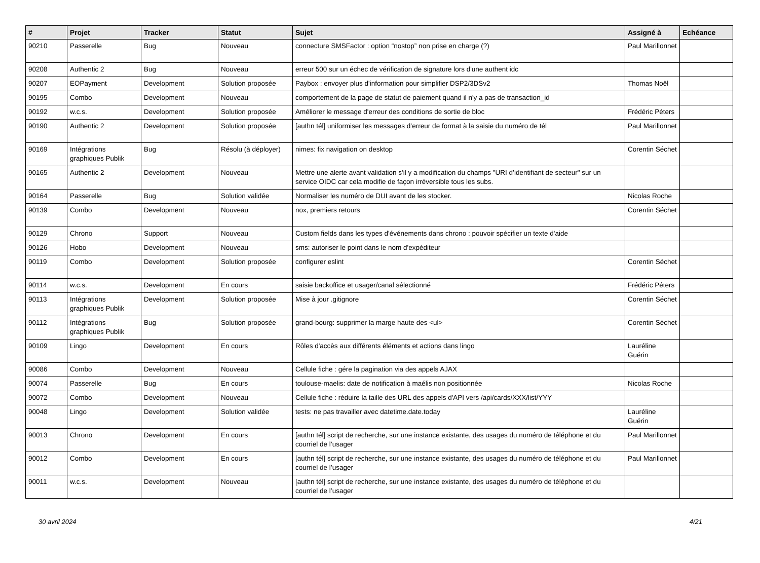| # | Projet | Tracker | Statut | Sujet | Assigné à | Echéance |
| --- | --- | --- | --- | --- | --- | --- |
| 90210 | Passerelle | Bug | Nouveau | connecture SMSFactor : option “nostop” non prise en charge (?) | Paul Marillonnet | |
| 90208 | Authentic 2 | Bug | Nouveau | erreur 500 sur un échec de vérification de signature lors d'une authent idc | | |
| 90207 | EOPayment | Development | Solution proposée | Paybox : envoyer plus d'information pour simplifier DSP2/3DSv2 | Thomas Noël | |
| 90195 | Combo | Development | Nouveau | comportement de la page de statut de paiement quand il n'y a pas de transaction_id | | |
| 90192 | w.c.s. | Development | Solution proposée | Améliorer le message d'erreur des conditions de sortie de bloc | Frédéric Péters | |
| 90190 | Authentic 2 | Development | Solution proposée | [authn tél] uniformiser les messages d’erreur de format à la saisie du numéro de tél | Paul Marillonnet | |
| 90169 | Intégrations graphiques Publik | Bug | Résolu (à déployer) | nimes: fix navigation on desktop | Corentin Séchet | |
| 90165 | Authentic 2 | Development | Nouveau | Mettre une alerte avant validation s'il y a modification du champs "URI d’identifiant de secteur" sur un service OIDC car cela modifie de façon irréversible tous les subs. | | |
| 90164 | Passerelle | Bug | Solution validée | Normaliser les numéro de DUI avant de les stocker. | Nicolas Roche | |
| 90139 | Combo | Development | Nouveau | nox, premiers retours | Corentin Séchet | |
| 90129 | Chrono | Support | Nouveau | Custom fields dans les types d'événements dans chrono : pouvoir spécifier un texte d'aide | | |
| 90126 | Hobo | Development | Nouveau | sms: autoriser le point dans le nom d'expéditeur | | |
| 90119 | Combo | Development | Solution proposée | configurer eslint | Corentin Séchet | |
| 90114 | w.c.s. | Development | En cours | saisie backoffice et usager/canal sélectionné | Frédéric Péters | |
| 90113 | Intégrations graphiques Publik | Development | Solution proposée | Mise à jour .gitignore | Corentin Séchet | |
| 90112 | Intégrations graphiques Publik | Bug | Solution proposée | grand-bourg: supprimer la marge haute des <ul> | Corentin Séchet | |
| 90109 | Lingo | Development | En cours | Rôles d'accès aux différents éléments et actions dans lingo | Lauréline Guérin | |
| 90086 | Combo | Development | Nouveau | Cellule fiche : gére la pagination via des appels AJAX | | |
| 90074 | Passerelle | Bug | En cours | toulouse-maelis: date de notification à maélis non positionnée | Nicolas Roche | |
| 90072 | Combo | Development | Nouveau | Cellule fiche : réduire la taille des URL des appels d'API vers /api/cards/XXX/list/YYY | | |
| 90048 | Lingo | Development | Solution validée | tests: ne pas travailler avec datetime.date.today | Lauréline Guérin | |
| 90013 | Chrono | Development | En cours | [authn tél] script de recherche, sur une instance existante, des usages du numéro de téléphone et du courriel de l’usager | Paul Marillonnet | |
| 90012 | Combo | Development | En cours | [authn tél] script de recherche, sur une instance existante, des usages du numéro de téléphone et du courriel de l’usager | Paul Marillonnet | |
| 90011 | w.c.s. | Development | Nouveau | [authn tél] script de recherche, sur une instance existante, des usages du numéro de téléphone et du courriel de l’usager | | |
30 avril 2024 4/21